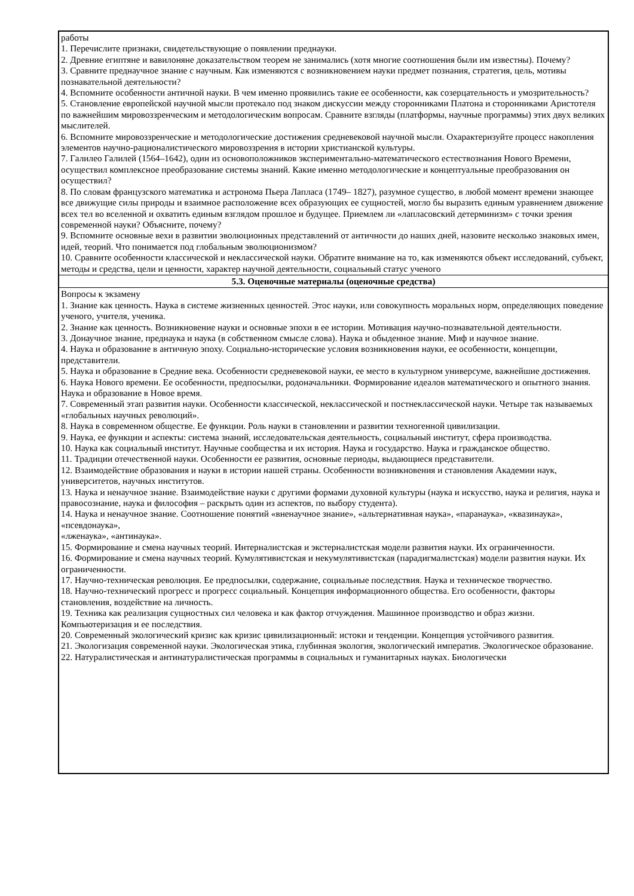| работы 1. Перечислите признаки, свидетельствующие о появлении преднауки. 2. Древние египтяне и вавилоняне доказательством теорем не занимались (хотя многие соотношения были им известны). Почему? 3. Сравните преднаучное знание с научным. Как изменяются с возникновением науки предмет познания, стратегия, цель, мотивы познавательной деятельности? 4. Вспомните особенности античной науки. В чем именно проявились такие ее особенности, как созерцательность и умозрительность? 5. Становление европейской научной мысли протекало под знаком дискуссии между сторонниками Платона и сторонниками Аристотеля по важнейшим мировоззренческим и методологическим вопросам. Сравните взгляды (платформы, научные программы) этих двух великих мыслителей. 6. Вспомните мировоззренческие и методологические достижения средневековой научной мысли. Охарактеризуйте процесс накопления элементов научно-рационалистического мировоззрения в истории христианской культуры. 7. Галилео Галилей (1564–1642), один из основоположников экспериментально-математического естествознания Нового Времени, осуществил комплексное преобразование системы знаний. Какие именно методологические и концептуальные преобразования он осуществил? 8. По словам французского математика и астронома Пьера Лапласа (1749– 1827), разумное существо, в любой момент времени знающее все движущие силы природы и взаимное расположение всех образующих ее сущностей, могло бы выразить единым уравнением движение всех тел во вселенной и охватить единым взглядом прошлое и будущее. Приемлем ли «лапласовский детерминизм» с точки зрения современной науки? Объясните, почему? 9. Вспомните основные вехи в развитии эволюционных представлений от античности до наших дней, назовите несколько знаковых имен, идей, теорий. Что понимается под глобальным эволюционизмом? 10. Сравните особенности классической и неклассической науки. Обратите внимание на то, как изменяются объект исследований, субъект, методы и средства, цели и ценности, характер научной деятельности, социальный статус ученого |
| 5.3. Оценочные материалы (оценочные средства) |
| Вопросы к экзамену 1. Знание как ценность. Наука в системе жизненных ценностей. Этос науки, или совокупность моральных норм, определяющих поведение ученого, учителя, ученика. 2. Знание как ценность. Возникновение науки и основные эпохи в ее истории. Мотивация научно-познавательной деятельности. 3. Донаучное знание, преднаука и наука (в собственном смысле слова). Наука и обыденное знание. Миф и научное знание. 4. Наука и образование в античную эпоху. Социально-исторические условия возникновения науки, ее особенности, концепции, представители. 5. Наука и образование в Средние века. Особенности средневековой науки, ее место в культурном универсуме, важнейшие достижения. 6. Наука Нового времени. Ее особенности, предпосылки, родоначальники. Формирование идеалов математического и опытного знания. Наука и образование в Новое время. 7. Современный этап развития науки. Особенности классической, неклассической и постнеклассической науки. Четыре так называемых «глобальных научных революций». 8. Наука в современном обществе. Ее функции. Роль науки в становлении и развитии техногенной цивилизации. 9. Наука, ее функции и аспекты: система знаний, исследовательская деятельность, социальный институт, сфера производства. 10. Наука как социальный институт. Научные сообщества и их история. Наука и государство. Наука и гражданское общество. 11. Традиции отечественной науки. Особенности ее развития, основные периоды, выдающиеся представители. 12. Взаимодействие образования и науки в истории нашей страны. Особенности возникновения и становления Академии наук, университетов, научных институтов. 13. Наука и ненаучное знание. Взаимодействие науки с другими формами духовной культуры (наука и искусство, наука и религия, наука и правосознание, наука и философия – раскрыть один из аспектов, по выбору студента). 14. Наука и ненаучное знание. Соотношение понятий «вненаучное знание», «альтернативная наука», «паранаука», «квазинаука», «псевдонаука», «лженаука», «антинаука». 15. Формирование и смена научных теорий. Интерналистская и экстерналистская модели развития науки. Их ограниченности. 16. Формирование и смена научных теорий. Кумулятивистская и некумулятивистская (парадигмалистская) модели развития науки. Их ограниченности. 17. Научно-техническая революция. Ее предпосылки, содержание, социальные последствия. Наука и техническое творчество. 18. Научно-технический прогресс и прогресс социальный. Концепция информационного общества. Его особенности, факторы становления, воздействие на личность. 19. Техника как реализация сущностных сил человека и как фактор отчуждения. Машинное производство и образ жизни. Компьютеризация и ее последствия. 20. Современный экологический кризис как кризис цивилизационный: истоки и тенденции. Концепция устойчивого развития. 21. Экологизация современной науки. Экологическая этика, глубинная экология, экологический императив. Экологическое образование. 22. Натуралистическая и антинатуралистическая программы в социальных и гуманитарных науках. Биологически |